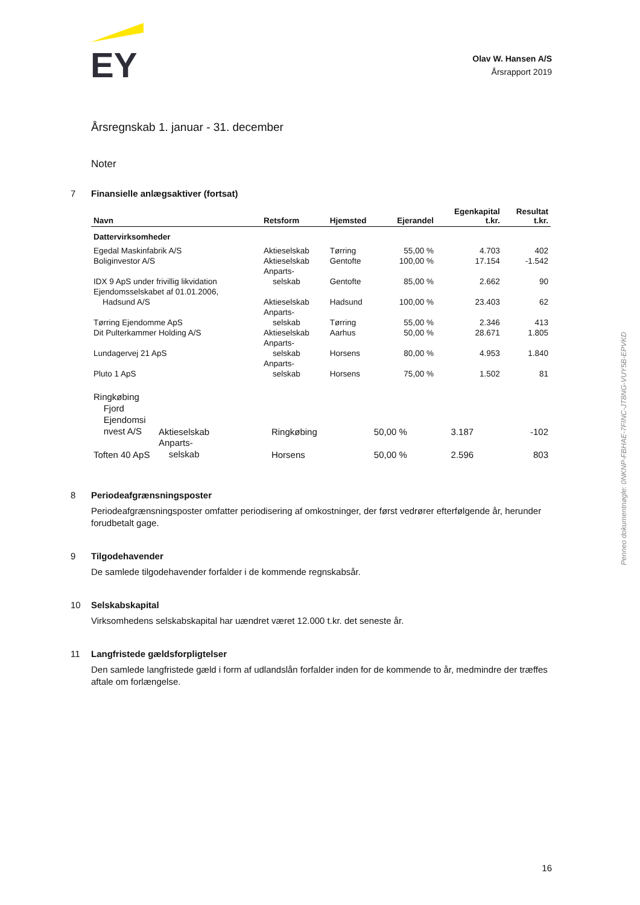EY
Olav W. Hansen A/S
Årsrapport 2019
Årsregnskab 1. januar - 31. december
Noter
7 Finansielle anlægsaktiver (fortsat)
| Navn | Retsform | Hjemsted | Ejerandel | Egenkapital t.kr. | Resultat t.kr. |
| --- | --- | --- | --- | --- | --- |
| Dattervirksomheder | | | | | |
| Egedal Maskinfabrik A/S | Aktieselskab | Tørring | 55,00 % | 4.703 | 402 |
| Boliginvestor A/S | Aktieselskab | Gentofte | 100,00 % | 17.154 | -1.542 |
| IDX 9 ApS under frivillig likvidation | Anparts- selskab | Gentofte | 85,00 % | 2.662 | 90 |
| Ejendomsselskabet af 01.01.2006, Hadsund A/S | Aktieselskab | Hadsund | 100,00 % | 23.403 | 62 |
| Tørring Ejendomme ApS | Anparts- selskab | Tørring | 55,00 % | 2.346 | 413 |
| Dit Pulterkammer Holding A/S | Aktieselskab | Aarhus | 50,00 % | 28.671 | 1.805 |
| Lundagervej 21 ApS | Anparts- selskab | Horsens | 80,00 % | 4.953 | 1.840 |
| Pluto 1 ApS | Anparts- selskab | Horsens | 75,00 % | 1.502 | 81 |
| Ringkøbing Fjord Ejendomsi nvest A/S | Aktieselskab | Ringkøbing | 50,00 % | 3.187 | -102 |
| Toften 40 ApS | Anparts- selskab | Horsens | 50,00 % | 2.596 | 803 |
8 Periodeafgrænsningsposter
Periodeafgrænsningsposter omfatter periodisering af omkostninger, der først vedrører efterfølgende år, herunder forudbetalt gage.
9 Tilgodehavender
De samlede tilgodehavender forfalder i de kommende regnskabsår.
10 Selskabskapital
Virksomhedens selskabskapital har uændret været 12.000 t.kr. det seneste år.
11 Langfristede gældsforpligtelser
Den samlede langfristede gæld i form af udlandslån forfalder inden for de kommende to år, medmindre der træffes aftale om forlængelse.
Penneo dokumentnøgle: 0NKNP-FBHAE-7FINC-JT8NG-VUY5B-EPVKD
16